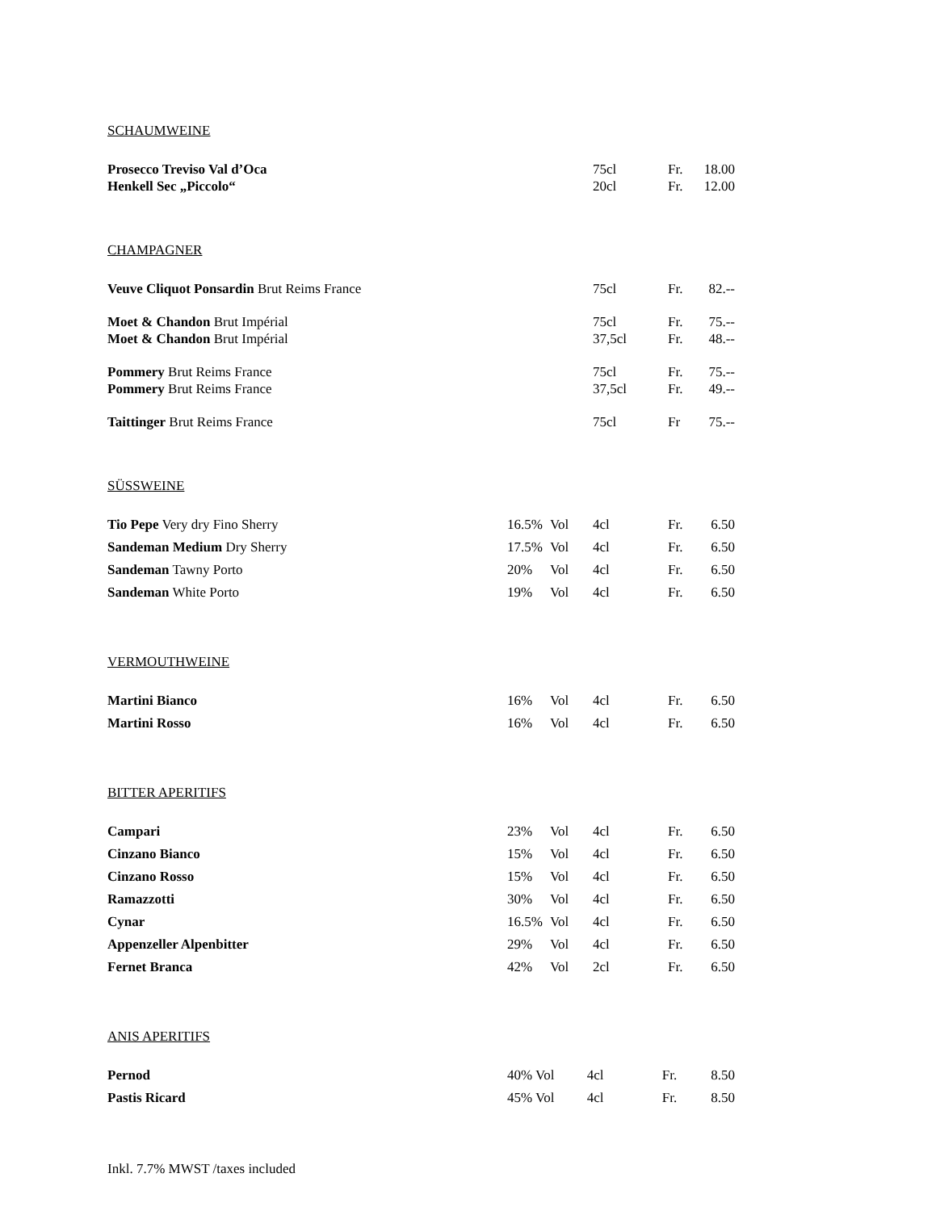SCHAUMWEINE
| Prosecco Treviso Val d’Oca | | | 75cl | Fr. | 18.00 |
| Henkell Sec „Piccolo“ | | | 20cl | Fr. | 12.00 |
CHAMPAGNER
| Veuve Cliquot Ponsardin Brut Reims France | | | 75cl | Fr. | 82.-- |
| Moet & Chandon Brut Impérial | | | 75cl | Fr. | 75.-- |
| Moet & Chandon Brut Impérial | | | 37,5cl | Fr. | 48.-- |
| Pommery Brut Reims France | | | 75cl | Fr. | 75.-- |
| Pommery Brut Reims France | | | 37,5cl | Fr. | 49.-- |
| Taittinger Brut Reims France | | | 75cl | Fr | 75.-- |
SÜSSWEINE
| Tio Pepe Very dry Fino Sherry | 16.5% | Vol | 4cl | Fr. | 6.50 |
| Sandeman Medium Dry Sherry | 17.5% | Vol | 4cl | Fr. | 6.50 |
| Sandeman Tawny Porto | 20% | Vol | 4cl | Fr. | 6.50 |
| Sandeman White Porto | 19% | Vol | 4cl | Fr. | 6.50 |
VERMOUTHWEINE
| Martini Bianco | 16% | Vol | 4cl | Fr. | 6.50 |
| Martini Rosso | 16% | Vol | 4cl | Fr. | 6.50 |
BITTER APERITIFS
| Campari | 23% | Vol | 4cl | Fr. | 6.50 |
| Cinzano Bianco | 15% | Vol | 4cl | Fr. | 6.50 |
| Cinzano Rosso | 15% | Vol | 4cl | Fr. | 6.50 |
| Ramazzotti | 30% | Vol | 4cl | Fr. | 6.50 |
| Cynar | 16.5% | Vol | 4cl | Fr. | 6.50 |
| Appenzeller Alpenbitter | 29% | Vol | 4cl | Fr. | 6.50 |
| Fernet Branca | 42% | Vol | 2cl | Fr. | 6.50 |
ANIS APERITIFS
| Pernod | 40% Vol | 4cl | Fr. | 8.50 |
| Pastis Ricard | 45% Vol | 4cl | Fr. | 8.50 |
Inkl. 7.7% MWST /taxes included